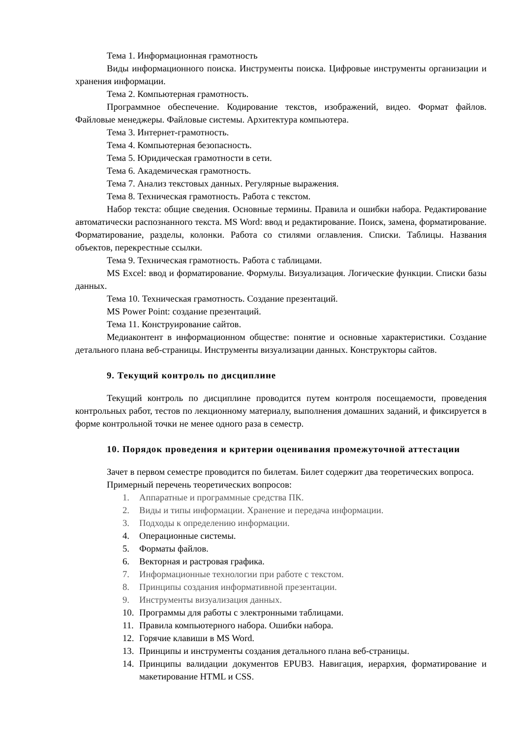Тема 1. Информационная грамотность
Виды информационного поиска. Инструменты поиска. Цифровые инструменты организации и хранения информации.
Тема 2. Компьютерная грамотность.
Программное обеспечение. Кодирование текстов, изображений, видео. Формат файлов. Файловые менеджеры. Файловые системы. Архитектура компьютера.
Тема 3. Интернет-грамотность.
Тема 4. Компьютерная безопасность.
Тема 5. Юридическая грамотности в сети.
Тема 6. Академическая грамотность.
Тема 7. Анализ текстовых данных. Регулярные выражения.
Тема 8. Техническая грамотность. Работа с текстом.
Набор текста: общие сведения. Основные термины. Правила и ошибки набора. Редактирование автоматически распознанного текста. MS Word: ввод и редактирование. Поиск, замена, форматирование. Форматирование, разделы, колонки. Работа со стилями оглавления. Списки. Таблицы. Названия объектов, перекрестные ссылки.
Тема 9. Техническая грамотность. Работа с таблицами.
MS Excel: ввод и форматирование. Формулы. Визуализация. Логические функции. Списки базы данных.
Тема 10. Техническая грамотность. Создание презентаций.
MS Power Point: создание презентаций.
Тема 11. Конструирование сайтов.
Медиаконтент в информационном обществе: понятие и основные характеристики. Создание детального плана веб-страницы. Инструменты визуализации данных. Конструкторы сайтов.
9. Текущий контроль по дисциплине
Текущий контроль по дисциплине проводится путем контроля посещаемости, проведения контрольных работ, тестов по лекционному материалу, выполнения домашних заданий, и фиксируется в форме контрольной точки не менее одного раза в семестр.
10. Порядок проведения и критерии оценивания промежуточной аттестации
Зачет в первом семестре проводится по билетам. Билет содержит два теоретических вопроса.
Примерный перечень теоретических вопросов:
1. Аппаратные и программные средства ПК.
2. Виды и типы информации. Хранение и передача информации.
3. Подходы к определению информации.
4. Операционные системы.
5. Форматы файлов.
6. Векторная и растровая графика.
7. Информационные технологии при работе с текстом.
8. Принципы создания информативной презентации.
9. Инструменты визуализация данных.
10. Программы для работы с электронными таблицами.
11. Правила компьютерного набора. Ошибки набора.
12. Горячие клавиши в MS Word.
13. Принципы и инструменты создания детального плана веб-страницы.
14. Принципы валидации документов EPUB3. Навигация, иерархия, форматирование и макетирование HTML и CSS.